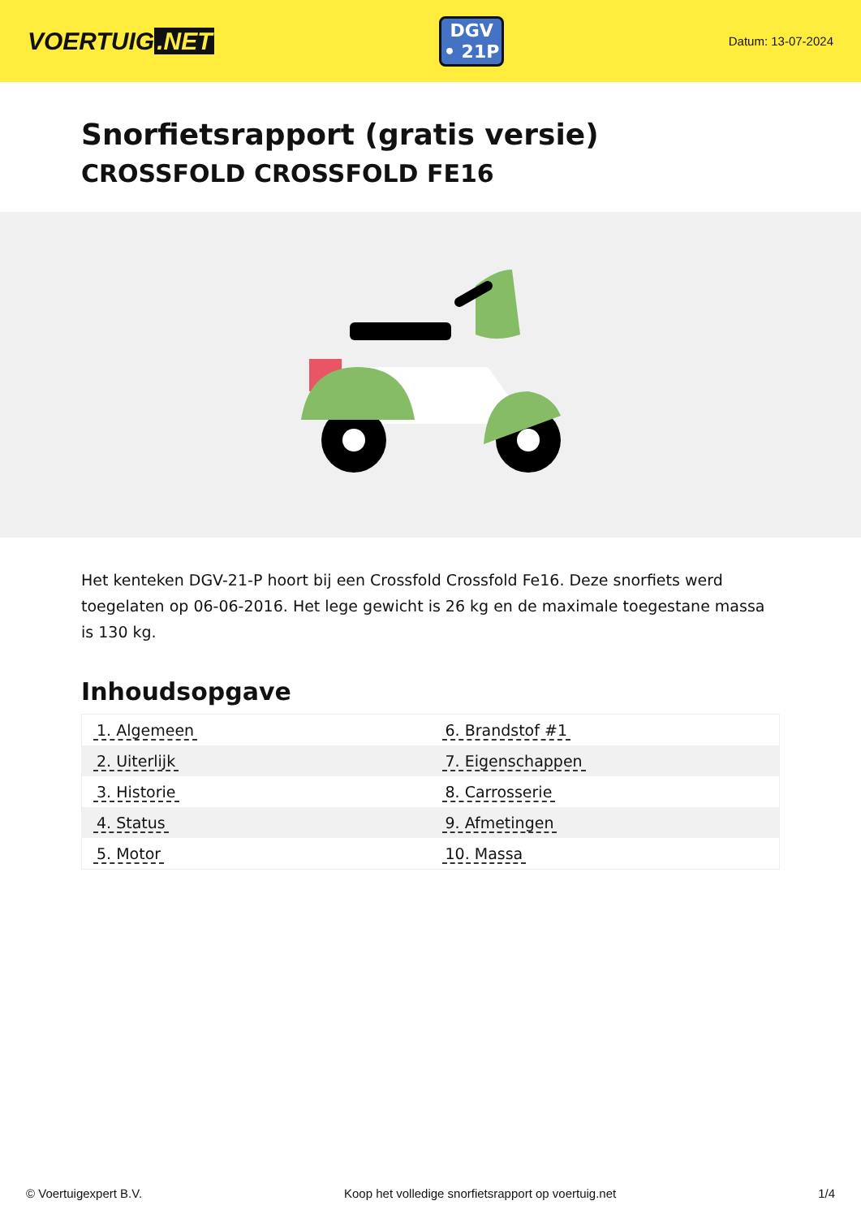VOERTUIG.NET
DGV
• 21P
Datum: 13-07-2024
Snorfietsrapport (gratis versie)
CROSSFOLD CROSSFOLD FE16
Het kenteken DGV-21-P hoort bij een Crossfold Crossfold Fe16. Deze snorfiets werd toegelaten op 06-06-2016. Het lege gewicht is 26 kg en de maximale toegestane massa is 130 kg.
Inhoudsopgave
| 1. Algemeen | 6. Brandstof #1 |
| 2. Uiterlijk | 7. Eigenschappen |
| 3. Historie | 8. Carrosserie |
| 4. Status | 9. Afmetingen |
| 5. Motor | 10. Massa |
© Voertuigexpert B.V. Koop het volledige snorfietsrapport op voertuig.net 1/4